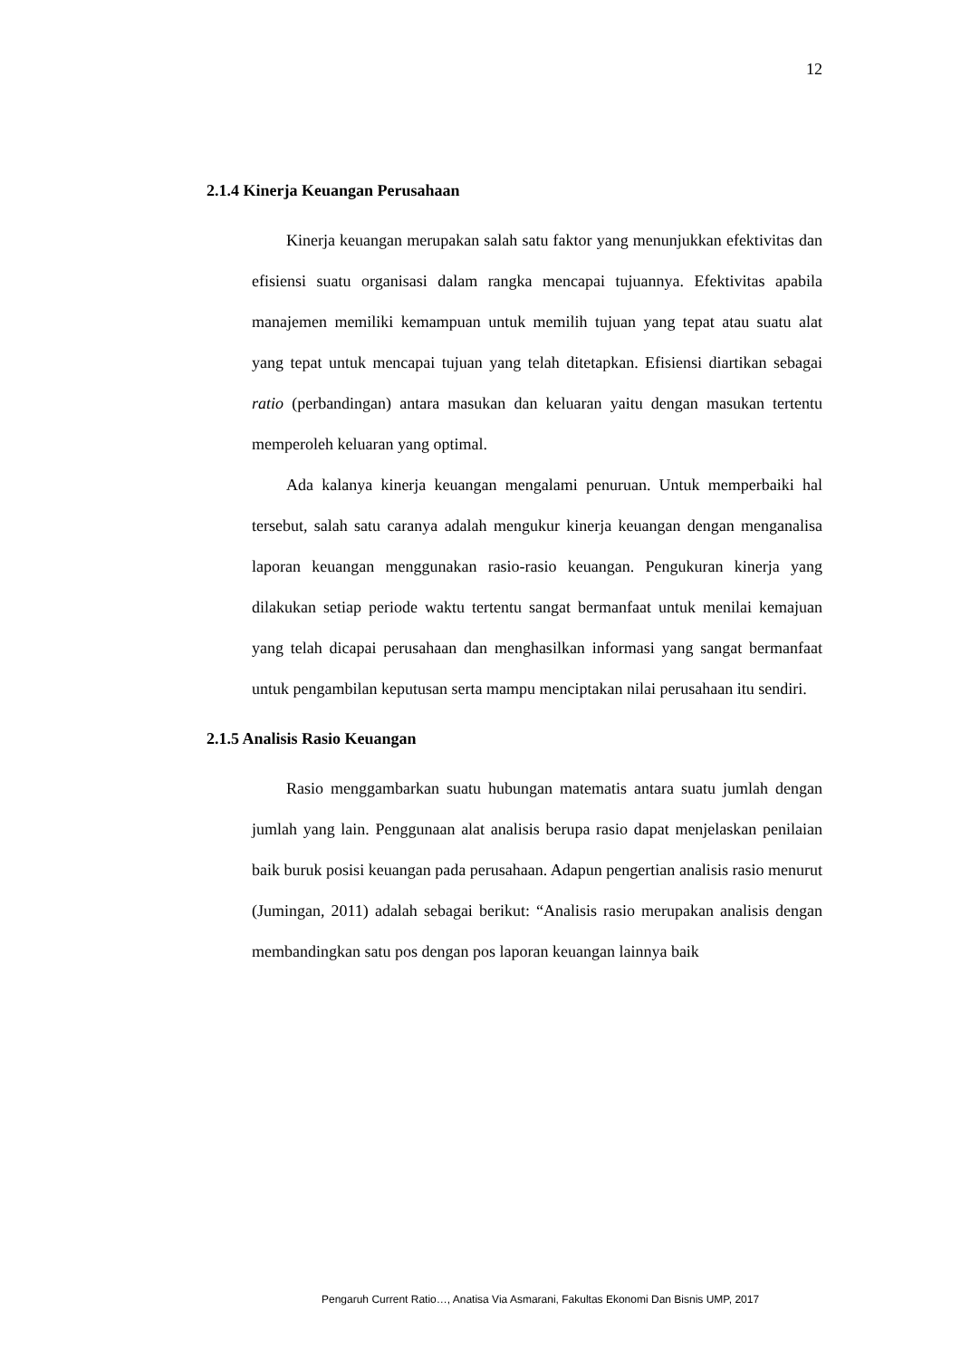12
2.1.4 Kinerja Keuangan Perusahaan
Kinerja keuangan merupakan salah satu faktor yang menunjukkan efektivitas dan efisiensi suatu organisasi dalam rangka mencapai tujuannya. Efektivitas apabila manajemen memiliki kemampuan untuk memilih tujuan yang tepat atau suatu alat yang tepat untuk mencapai tujuan yang telah ditetapkan. Efisiensi diartikan sebagai ratio (perbandingan) antara masukan dan keluaran yaitu dengan masukan tertentu memperoleh keluaran yang optimal.
Ada kalanya kinerja keuangan mengalami penuruan. Untuk memperbaiki hal tersebut, salah satu caranya adalah mengukur kinerja keuangan dengan menganalisa laporan keuangan menggunakan rasio-rasio keuangan. Pengukuran kinerja yang dilakukan setiap periode waktu tertentu sangat bermanfaat untuk menilai kemajuan yang telah dicapai perusahaan dan menghasilkan informasi yang sangat bermanfaat untuk pengambilan keputusan serta mampu menciptakan nilai perusahaan itu sendiri.
2.1.5 Analisis Rasio Keuangan
Rasio menggambarkan suatu hubungan matematis antara suatu jumlah dengan jumlah yang lain. Penggunaan alat analisis berupa rasio dapat menjelaskan penilaian baik buruk posisi keuangan pada perusahaan. Adapun pengertian analisis rasio menurut (Jumingan, 2011) adalah sebagai berikut: “Analisis rasio merupakan analisis dengan membandingkan satu pos dengan pos laporan keuangan lainnya baik
Pengaruh Current Ratio…, Anatisa Via Asmarani, Fakultas Ekonomi Dan Bisnis UMP, 2017